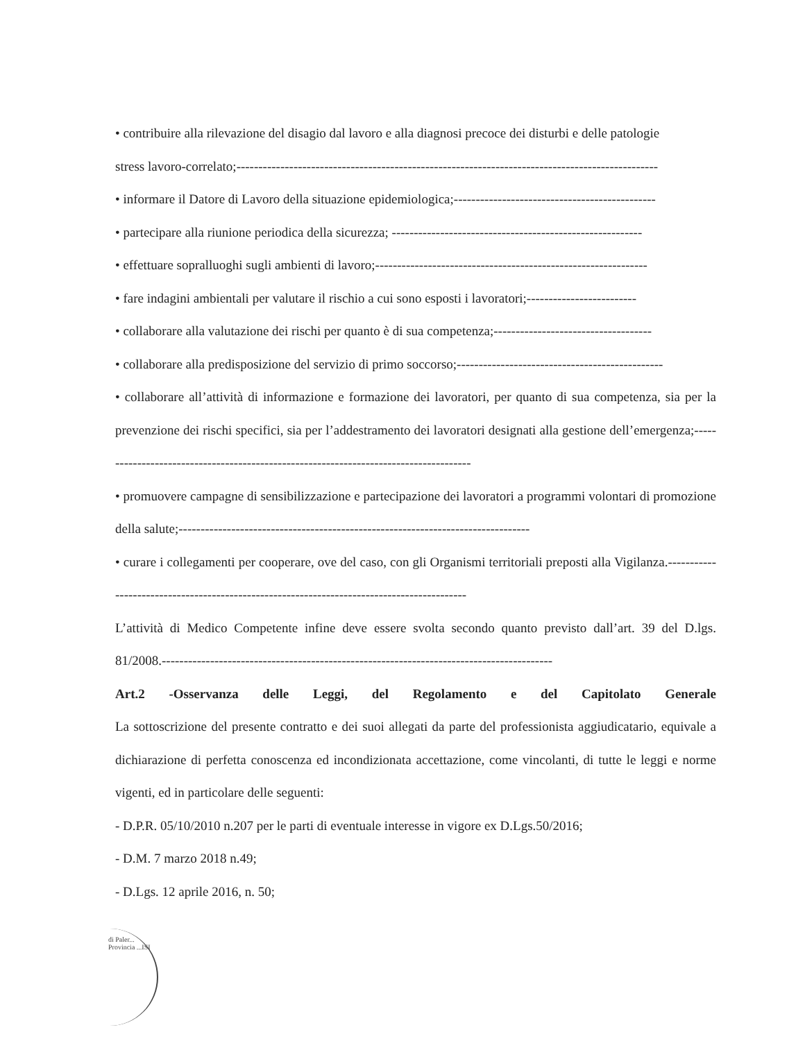• contribuire alla rilevazione del disagio dal lavoro e alla diagnosi precoce dei disturbi e delle patologie
stress lavoro-correlato;------------------------------------------------------------------------------------------------
• informare il Datore di Lavoro della situazione epidemiologica;----------------------------------------------
• partecipare alla riunione periodica della sicurezza; ---------------------------------------------------------
• effettuare sopralluoghi sugli ambienti di lavoro;--------------------------------------------------------------
• fare indagini ambientali per valutare il rischio a cui sono esposti i lavoratori;-------------------------
• collaborare alla valutazione dei rischi per quanto è di sua competenza;------------------------------------
• collaborare alla predisposizione del servizio di primo soccorso;-----------------------------------------------
• collaborare all’attività di informazione e formazione dei lavoratori, per quanto di sua competenza, sia per la prevenzione dei rischi specifici, sia per l’addestramento dei lavoratori designati alla gestione dell’emergenza;--------------------------------------------------------------------------------------
• promuovere campagne di sensibilizzazione e partecipazione dei lavoratori a programmi volontari di promozione della salute;--------------------------------------------------------------------------------
• curare i collegamenti per cooperare, ove del caso, con gli Organismi territoriali preposti alla Vigilanza.-------------------------------------------------------------------------------------------
L’attività di Medico Competente infine deve essere svolta secondo quanto previsto dall’art. 39 del D.lgs. 81/2008.-----------------------------------------------------------------------------------------
Art.2 -Osservanza delle Leggi, del Regolamento e del Capitolato Generale
La sottoscrizione del presente contratto e dei suoi allegati da parte del professionista aggiudicatario, equivale a dichiarazione di perfetta conoscenza ed incondizionata accettazione, come vincolanti, di tutte le leggi e norme vigenti, ed in particolare delle seguenti:
- D.P.R. 05/10/2010 n.207 per le parti di eventuale interesse in vigore ex D.Lgs.50/2016;
- D.M. 7 marzo 2018 n.49;
- D.Lgs. 12 aprile 2016, n. 50;
di Paler... Provincia ...ISI